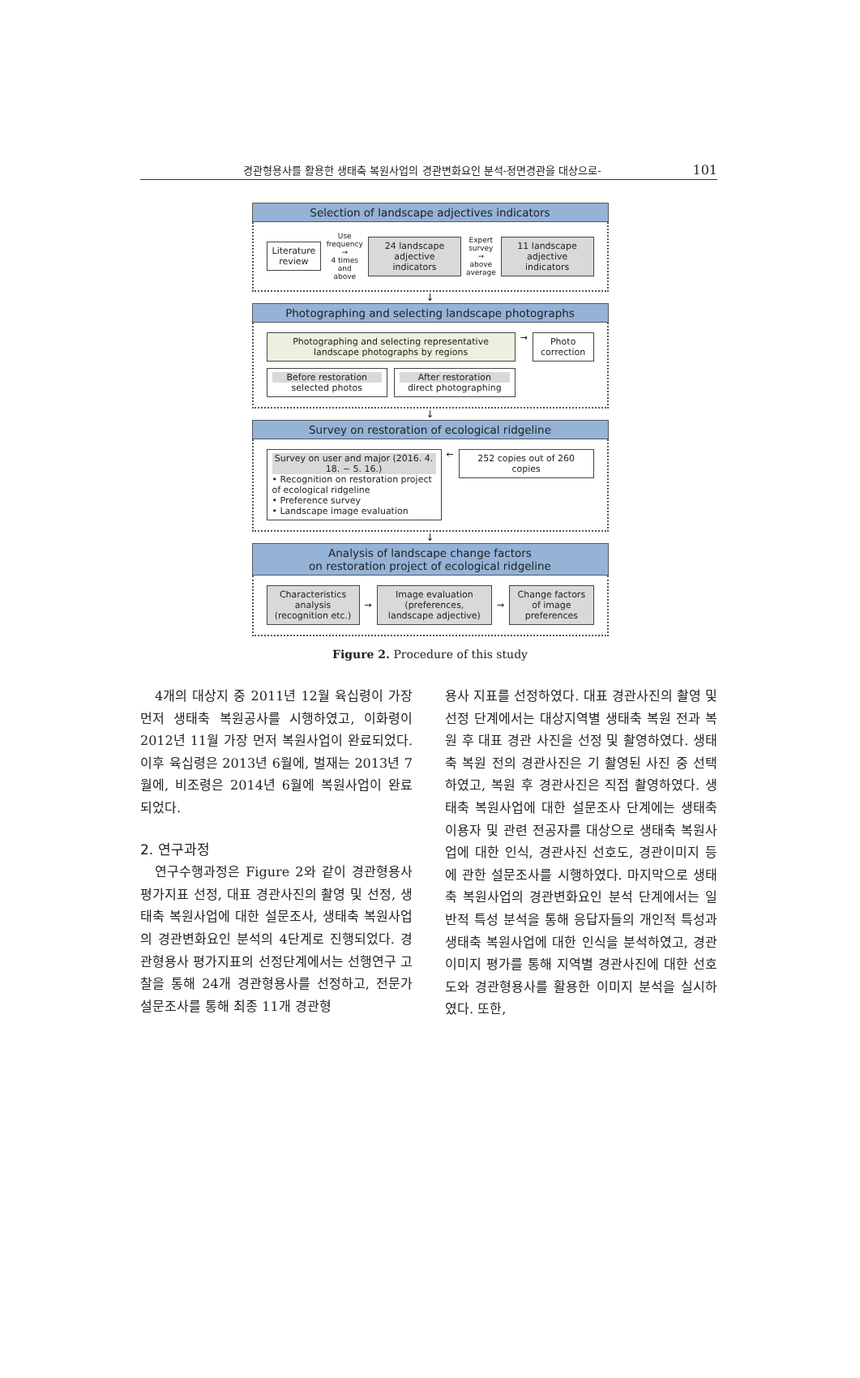경관형용사를 활용한 생태축 복원사업의 경관변화요인 분석-정면경관을 대상으로- 101
Selection of landscape adjectives indicators
Literature review
Use frequency
→
4 times and above
24 landscape adjective indicators
Expert survey
→
above average
11 landscape adjective indicators
↓
Photographing and selecting landscape photographs
Photographing and selecting representative landscape photographs by regions
Before restoration
selected photos
After restoration
direct photographing
→
Photo correction
↓
Survey on restoration of ecological ridgeline
Survey on user and major (2016. 4. 18. ~ 5. 16.)
• Recognition on restoration project of ecological ridgeline
• Preference survey
• Landscape image evaluation
←
252 copies out of 260 copies
↓
Analysis of landscape change factors
on restoration project of ecological ridgeline
Characteristics analysis (recognition etc.)
→
Image evaluation (preferences, landscape adjective)
→
Change factors of image preferences
Figure 2. Procedure of this study
4개의 대상지 중 2011년 12월 육십령이 가장 먼저 생태축 복원공사를 시행하였고, 이화령이 2012년 11월 가장 먼저 복원사업이 완료되었다. 이후 육십령은 2013년 6월에, 벌재는 2013년 7월에, 비조령은 2014년 6월에 복원사업이 완료되었다.
2. 연구과정
연구수행과정은 Figure 2와 같이 경관형용사 평가지표 선정, 대표 경관사진의 촬영 및 선정, 생태축 복원사업에 대한 설문조사, 생태축 복원사업의 경관변화요인 분석의 4단계로 진행되었다. 경관형용사 평가지표의 선정단계에서는 선행연구 고찰을 통해 24개 경관형용사를 선정하고, 전문가 설문조사를 통해 최종 11개 경관형
용사 지표를 선정하였다. 대표 경관사진의 촬영 및 선정 단계에서는 대상지역별 생태축 복원 전과 복원 후 대표 경관 사진을 선정 및 촬영하였다. 생태축 복원 전의 경관사진은 기 촬영된 사진 중 선택하였고, 복원 후 경관사진은 직접 촬영하였다. 생태축 복원사업에 대한 설문조사 단계에는 생태축 이용자 및 관련 전공자를 대상으로 생태축 복원사업에 대한 인식, 경관사진 선호도, 경관이미지 등에 관한 설문조사를 시행하였다. 마지막으로 생태축 복원사업의 경관변화요인 분석 단계에서는 일반적 특성 분석을 통해 응답자들의 개인적 특성과 생태축 복원사업에 대한 인식을 분석하였고, 경관이미지 평가를 통해 지역별 경관사진에 대한 선호도와 경관형용사를 활용한 이미지 분석을 실시하였다. 또한,